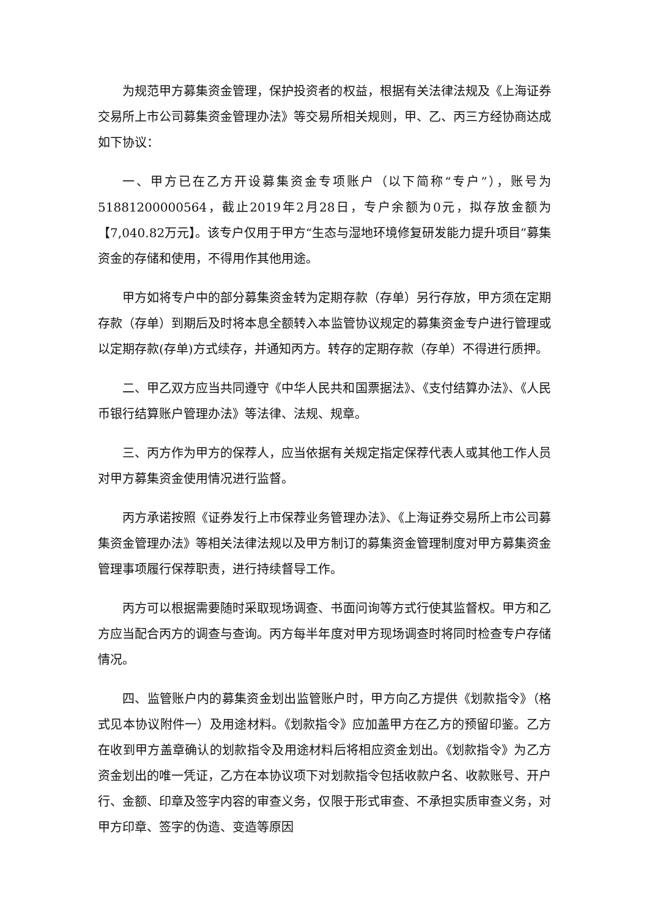为规范甲方募集资金管理，保护投资者的权益，根据有关法律法规及《上海证券交易所上市公司募集资金管理办法》等交易所相关规则，甲、乙、丙三方经协商达成如下协议：
一、甲方已在乙方开设募集资金专项账户（以下简称“专户”），账号为51881200000564，截止2019年2月28日，专户余额为0元，拟存放金额为【7,040.82万元】。该专户仅用于甲方“生态与湿地环境修复研发能力提升项目”募集资金的存储和使用，不得用作其他用途。
甲方如将专户中的部分募集资金转为定期存款（存单）另行存放，甲方须在定期存款（存单）到期后及时将本息全额转入本监管协议规定的募集资金专户进行管理或以定期存款(存单)方式续存，并通知丙方。转存的定期存款（存单）不得进行质押。
二、甲乙双方应当共同遵守《中华人民共和国票据法》、《支付结算办法》、《人民币银行结算账户管理办法》等法律、法规、规章。
三、丙方作为甲方的保荐人，应当依据有关规定指定保荐代表人或其他工作人员对甲方募集资金使用情况进行监督。
丙方承诺按照《证券发行上市保荐业务管理办法》、《上海证券交易所上市公司募集资金管理办法》等相关法律法规以及甲方制订的募集资金管理制度对甲方募集资金管理事项履行保荐职责，进行持续督导工作。
丙方可以根据需要随时采取现场调查、书面问询等方式行使其监督权。甲方和乙方应当配合丙方的调查与查询。丙方每半年度对甲方现场调查时将同时检查专户存储情况。
四、监管账户内的募集资金划出监管账户时，甲方向乙方提供《划款指令》（格式见本协议附件一）及用途材料。《划款指令》应加盖甲方在乙方的预留印鉴。乙方在收到甲方盖章确认的划款指令及用途材料后将相应资金划出。《划款指令》为乙方资金划出的唯一凭证，乙方在本协议项下对划款指令包括收款户名、收款账号、开户行、金额、印章及签字内容的审查义务，仅限于形式审查、不承担实质审查义务，对甲方印章、签字的伪造、变造等原因